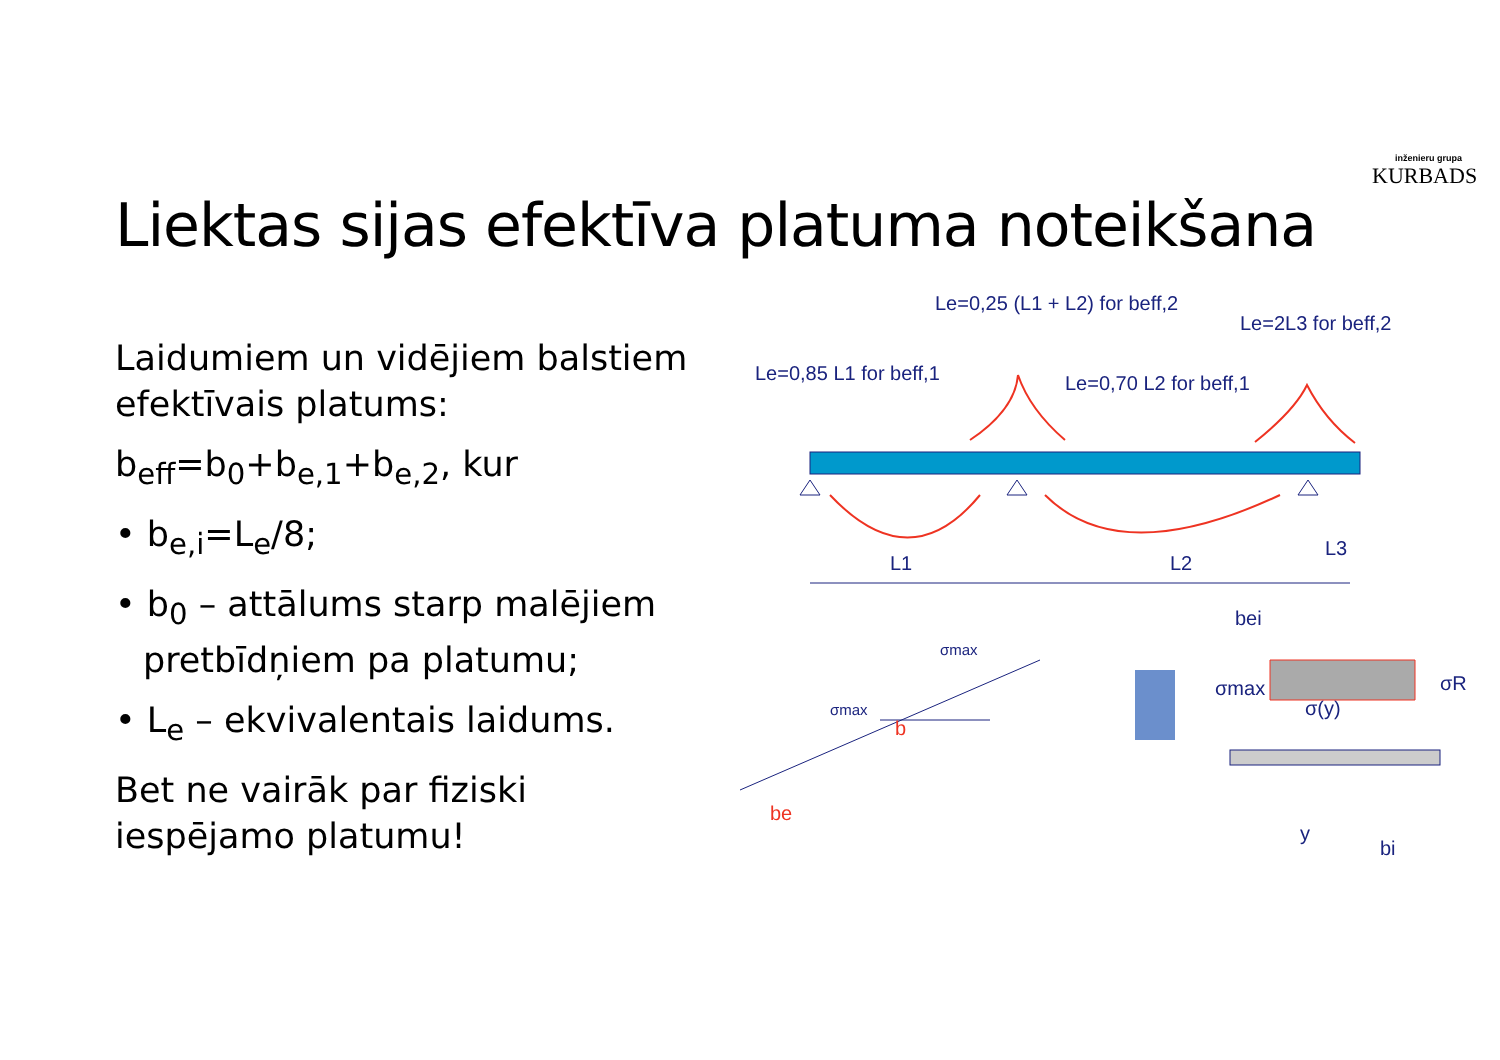inženieru grupa
KURBADS
Liektas sijas efektīva platuma noteikšana
Laidumiem un vidējiem balstiem efektīvais platums:
b<sub>eff</sub>=b<sub>0</sub>+b<sub>e,1</sub>+b<sub>e,2</sub>, kur
• b<sub>e,i</sub>=L<sub>e</sub>/8;
• b<sub>0</sub> – attālums starp malējiem pretbīdņiem pa platumu;
• L<sub>e</sub> – ekvivalentais laidums.
Bet ne vairāk par fiziski iespējamo platumu!
Le=0,25 (L1 + L2) for beff,2
Le=2L3 for beff,2
Le=0,85 L1 for beff,1
Le=0,70 L2 for beff,1
L1
L2
L3
bei
σmax
σ(y)
σR
y
bi
be
b
σmax
σmax